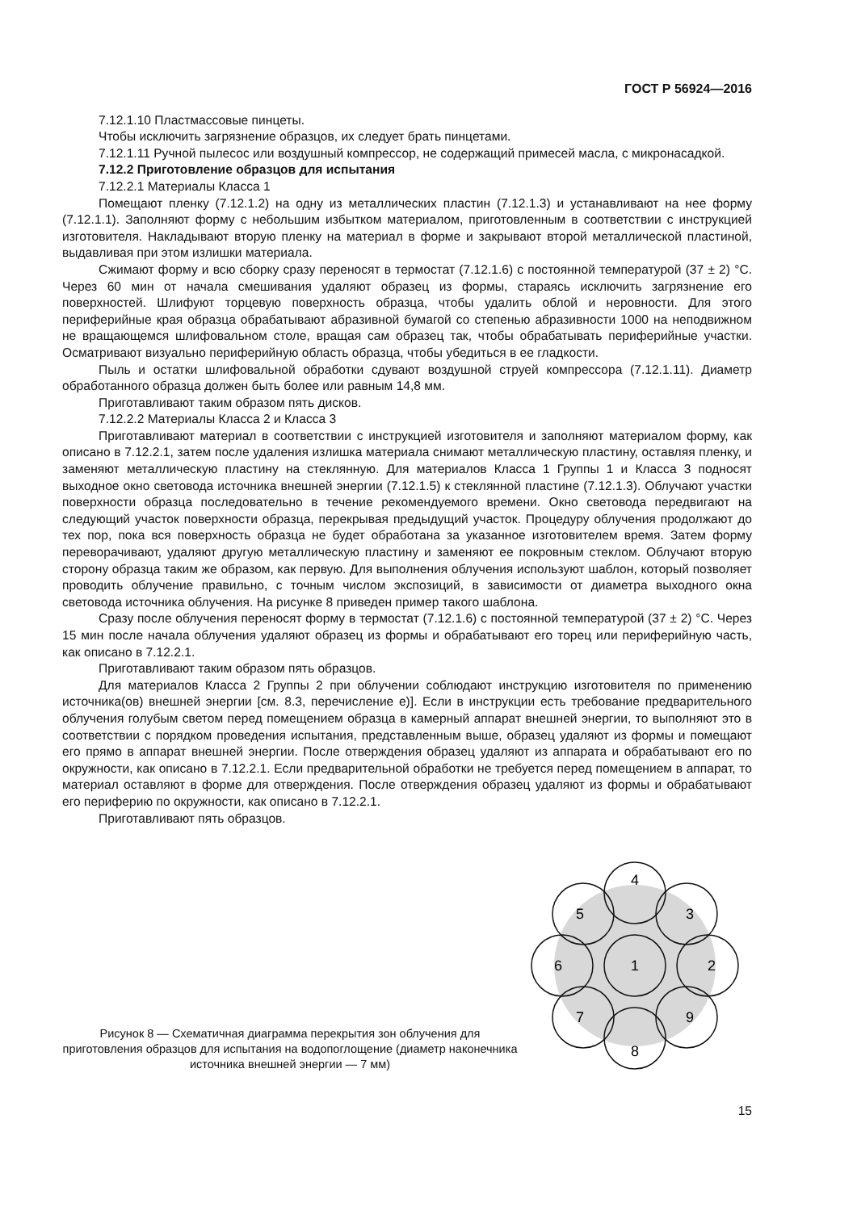ГОСТ Р 56924—2016
7.12.1.10 Пластмассовые пинцеты.
Чтобы исключить загрязнение образцов, их следует брать пинцетами.
7.12.1.11 Ручной пылесос или воздушный компрессор, не содержащий примесей масла, с микронасадкой.
7.12.2 Приготовление образцов для испытания
7.12.2.1 Материалы Класса 1
Помещают пленку (7.12.1.2) на одну из металлических пластин (7.12.1.3) и устанавливают на нее форму (7.12.1.1). Заполняют форму с небольшим избытком материалом, приготовленным в соответствии с инструкцией изготовителя. Накладывают вторую пленку на материал в форме и закрывают второй металлической пластиной, выдавливая при этом излишки материала.
Сжимают форму и всю сборку сразу переносят в термостат (7.12.1.6) с постоянной температурой (37 ± 2) °С. Через 60 мин от начала смешивания удаляют образец из формы, стараясь исключить загрязнение его поверхностей. Шлифуют торцевую поверхность образца, чтобы удалить облой и неровности. Для этого периферийные края образца обрабатывают абразивной бумагой со степенью абразивности 1000 на неподвижном не вращающемся шлифовальном столе, вращая сам образец так, чтобы обрабатывать периферийные участки. Осматривают визуально периферийную область образца, чтобы убедиться в ее гладкости.
Пыль и остатки шлифовальной обработки сдувают воздушной струей компрессора (7.12.1.11). Диаметр обработанного образца должен быть более или равным 14,8 мм.
Приготавливают таким образом пять дисков.
7.12.2.2 Материалы Класса 2 и Класса 3
Приготавливают материал в соответствии с инструкцией изготовителя и заполняют материалом форму, как описано в 7.12.2.1, затем после удаления излишка материала снимают металлическую пластину, оставляя пленку, и заменяют металлическую пластину на стеклянную. Для материалов Класса 1 Группы 1 и Класса 3 подносят выходное окно световода источника внешней энергии (7.12.1.5) к стеклянной пластине (7.12.1.3). Облучают участки поверхности образца последовательно в течение рекомендуемого времени. Окно световода передвигают на следующий участок поверхности образца, перекрывая предыдущий участок. Процедуру облучения продолжают до тех пор, пока вся поверхность образца не будет обработана за указанное изготовителем время. Затем форму переворачивают, удаляют другую металлическую пластину и заменяют ее покровным стеклом. Облучают вторую сторону образца таким же образом, как первую. Для выполнения облучения используют шаблон, который позволяет проводить облучение правильно, с точным числом экспозиций, в зависимости от диаметра выходного окна световода источника облучения. На рисунке 8 приведен пример такого шаблона.
Сразу после облучения переносят форму в термостат (7.12.1.6) с постоянной температурой (37 ± 2) °С. Через 15 мин после начала облучения удаляют образец из формы и обрабатывают его торец или периферийную часть, как описано в 7.12.2.1.
Приготавливают таким образом пять образцов.
Для материалов Класса 2 Группы 2 при облучении соблюдают инструкцию изготовителя по применению источника(ов) внешней энергии [см. 8.3, перечисление е)]. Если в инструкции есть требование предварительного облучения голубым светом перед помещением образца в камерный аппарат внешней энергии, то выполняют это в соответствии с порядком проведения испытания, представленным выше, образец удаляют из формы и помещают его прямо в аппарат внешней энергии. После отверждения образец удаляют из аппарата и обрабатывают его по окружности, как описано в 7.12.2.1. Если предварительной обработки не требуется перед помещением в аппарат, то материал оставляют в форме для отверждения. После отверждения образец удаляют из формы и обрабатывают его периферию по окружности, как описано в 7.12.2.1.
Приготавливают пять образцов.
Рисунок 8 — Схематичная диаграмма перекрытия зон облучения для приготовления образцов для испытания на водопоглощение (диаметр наконечника источника внешней энергии — 7 мм)
1
2
3
4
5
6
7
8
9
15